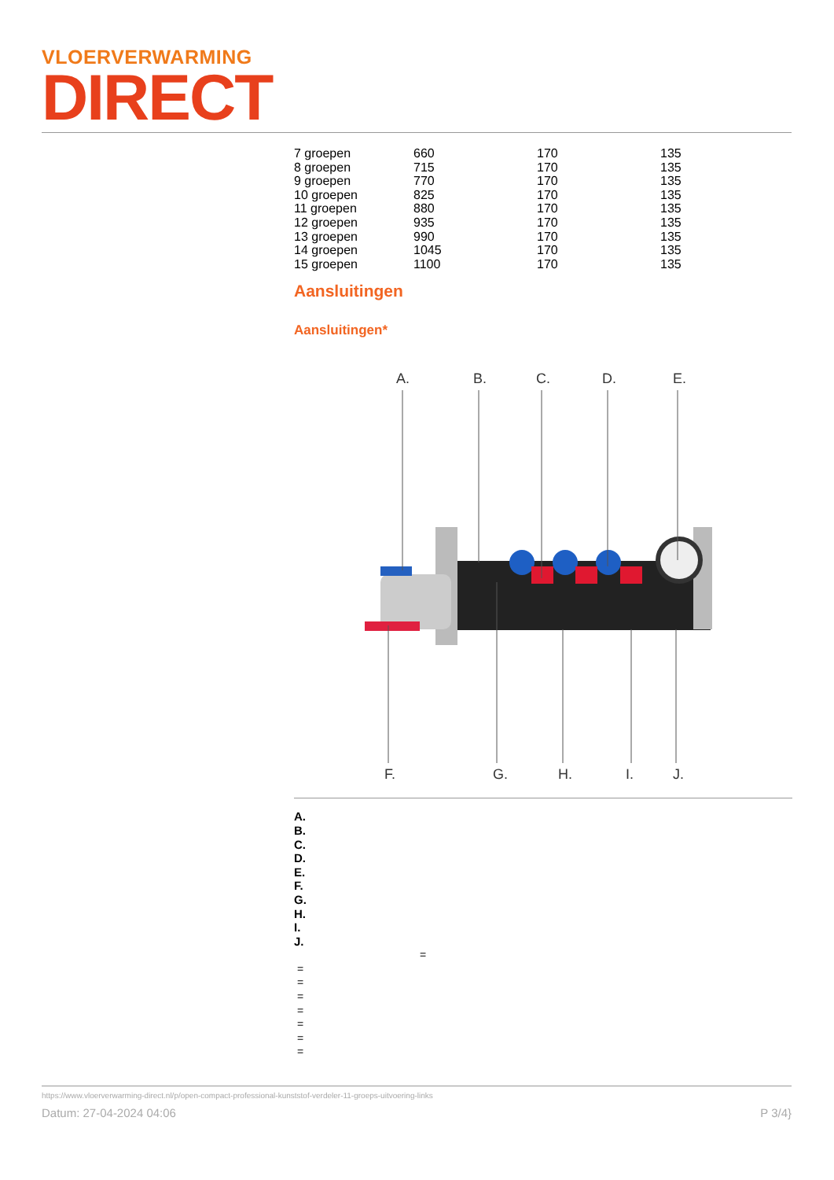VLOERVERWARMING
DIRECT
| 7 groepen | 660 | 170 | 135 |
| 8 groepen | 715 | 170 | 135 |
| 9 groepen | 770 | 170 | 135 |
| 10 groepen | 825 | 170 | 135 |
| 11 groepen | 880 | 170 | 135 |
| 12 groepen | 935 | 170 | 135 |
| 13 groepen | 990 | 170 | 135 |
| 14 groepen | 1045 | 170 | 135 |
| 15 groepen | 1100 | 170 | 135 |
Aansluitingen
Aansluitingen*
A.
B.
C.
D.
E.
F.
G.
H.
I.
J.
A.
B.
C.
D.
E.
F.
G.
H.
I.
J.
=
=
=
=
=
=
=
=
https://www.vloerverwarming-direct.nl/p/open-compact-professional-kunststof-verdeler-11-groeps-uitvoering-links
Datum: 27-04-2024 04:06 P 3/4}